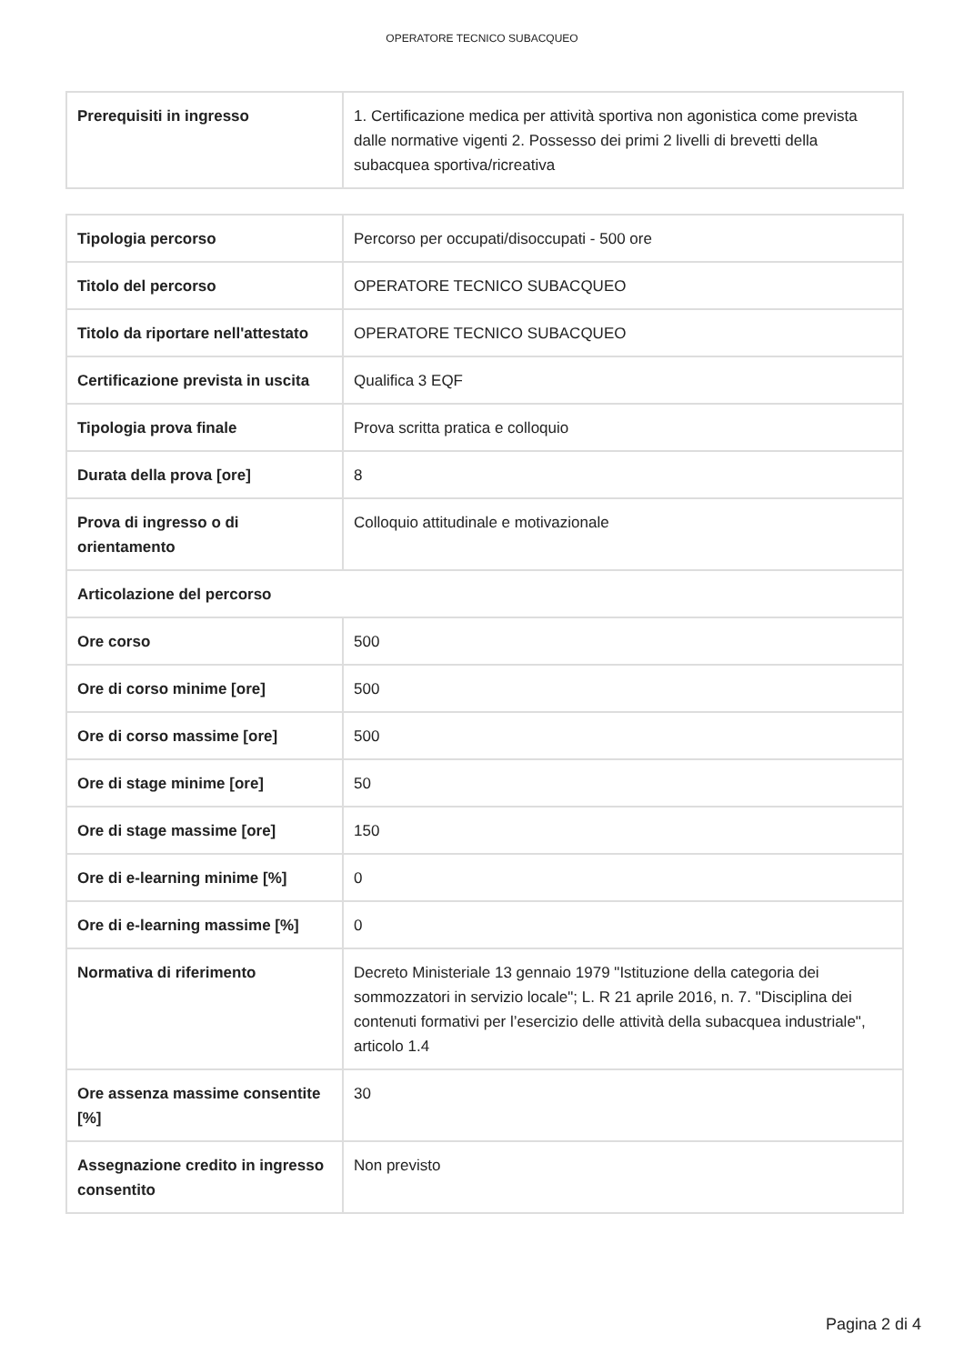OPERATORE TECNICO SUBACQUEO
| Prerequisiti in ingresso | 1. Certificazione medica per attività sportiva non agonistica come prevista dalle normative vigenti 2. Possesso dei primi 2 livelli di brevetti della subacquea sportiva/ricreativa |
| Tipologia percorso | Percorso per occupati/disoccupati - 500 ore |
| Titolo del percorso | OPERATORE TECNICO SUBACQUEO |
| Titolo da riportare nell'attestato | OPERATORE TECNICO SUBACQUEO |
| Certificazione prevista in uscita | Qualifica 3 EQF |
| Tipologia prova finale | Prova scritta pratica e colloquio |
| Durata della prova [ore] | 8 |
| Prova di ingresso o di orientamento | Colloquio attitudinale e motivazionale |
| Articolazione del percorso | |
| Ore corso | 500 |
| Ore di corso minime [ore] | 500 |
| Ore di corso massime [ore] | 500 |
| Ore di stage minime [ore] | 50 |
| Ore di stage massime [ore] | 150 |
| Ore di e-learning minime [%] | 0 |
| Ore di e-learning massime [%] | 0 |
| Normativa di riferimento | Decreto Ministeriale 13 gennaio 1979 "Istituzione della categoria dei sommozzatori in servizio locale"; L. R 21 aprile 2016, n. 7. "Disciplina dei contenuti formativi per l’esercizio delle attività della subacquea industriale", articolo 1.4 |
| Ore assenza massime consentite [%] | 30 |
| Assegnazione credito in ingresso consentito | Non previsto |
Pagina 2 di 4